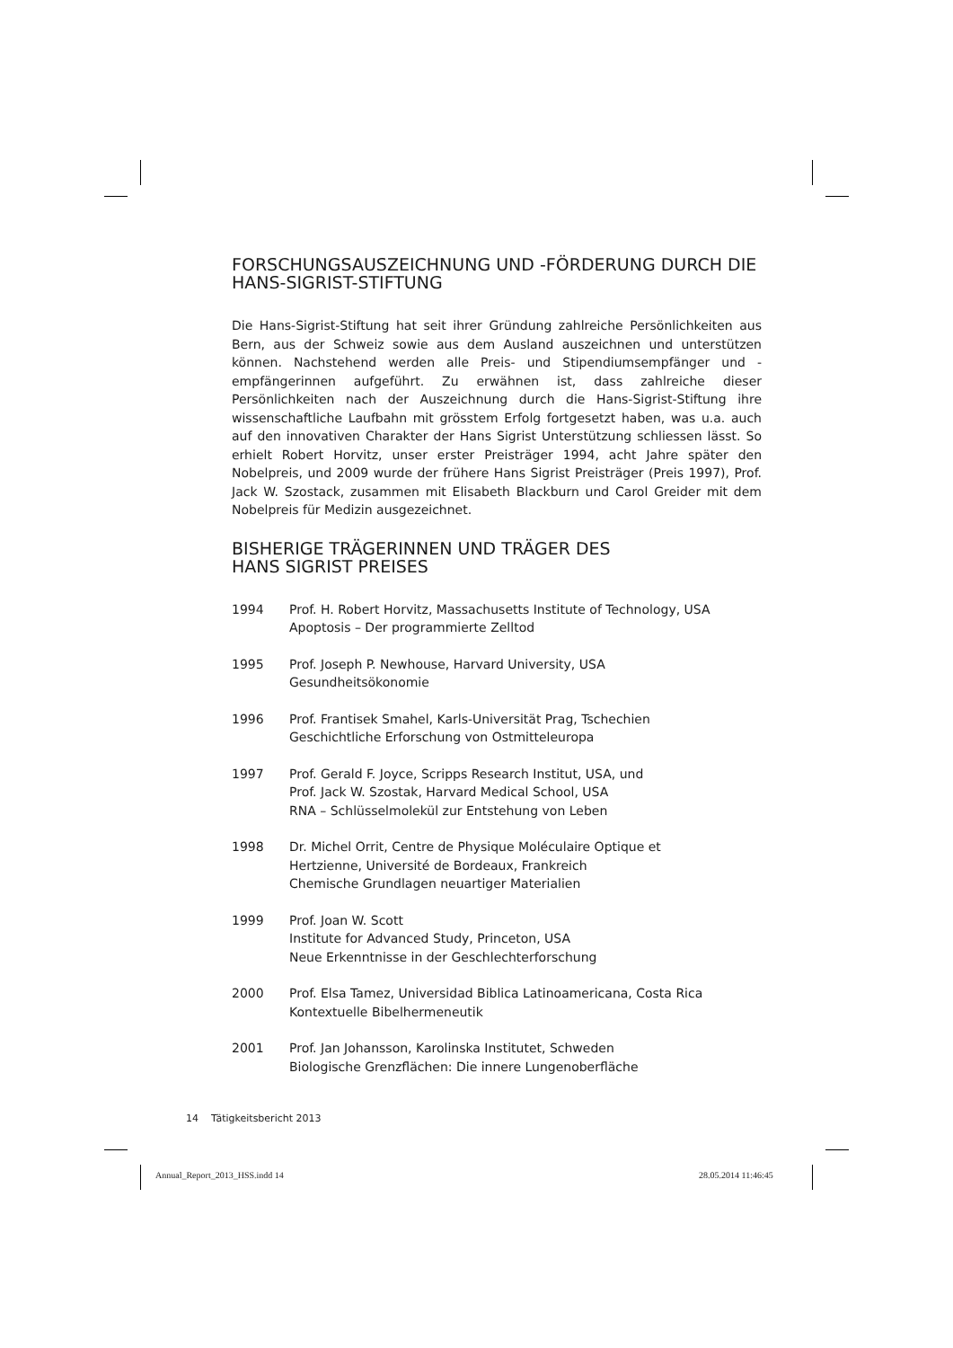FORSCHUNGSAUSZEICHNUNG UND -FÖRDERUNG DURCH DIE HANS-SIGRIST-STIFTUNG
Die Hans-Sigrist-Stiftung hat seit ihrer Gründung zahlreiche Persönlichkeiten aus Bern, aus der Schweiz sowie aus dem Ausland auszeichnen und unterstützen können. Nachstehend werden alle Preis- und Stipendiumsempfänger und -empfängerinnen aufgeführt. Zu erwähnen ist, dass zahlreiche dieser Persönlichkeiten nach der Auszeichnung durch die Hans-Sigrist-Stiftung ihre wissenschaftliche Laufbahn mit grösstem Erfolg fortgesetzt haben, was u.a. auch auf den innovativen Charakter der Hans Sigrist Unterstützung schliessen lässt. So erhielt Robert Horvitz, unser erster Preisträger 1994, acht Jahre später den Nobelpreis, und 2009 wurde der frühere Hans Sigrist Preisträger (Preis 1997), Prof. Jack W. Szostack, zusammen mit Elisabeth Blackburn und Carol Greider mit dem Nobelpreis für Medizin ausgezeichnet.
BISHERIGE TRÄGERINNEN UND TRÄGER DES
HANS SIGRIST PREISES
1994 Prof. H. Robert Horvitz, Massachusetts Institute of Technology, USA
Apoptosis – Der programmierte Zelltod
1995 Prof. Joseph P. Newhouse, Harvard University, USA
Gesundheitsökonomie
1996 Prof. Frantisek Smahel, Karls-Universität Prag, Tschechien
Geschichtliche Erforschung von Ostmitteleuropa
1997 Prof. Gerald F. Joyce, Scripps Research Institut, USA, und
Prof. Jack W. Szostak, Harvard Medical School, USA
RNA – Schlüsselmolekül zur Entstehung von Leben
1998 Dr. Michel Orrit, Centre de Physique Moléculaire Optique et
Hertzienne, Université de Bordeaux, Frankreich
Chemische Grundlagen neuartiger Materialien
1999 Prof. Joan W. Scott
Institute for Advanced Study, Princeton, USA
Neue Erkenntnisse in der Geschlechterforschung
2000 Prof. Elsa Tamez, Universidad Biblica Latinoamericana, Costa Rica
Kontextuelle Bibelhermeneutik
2001 Prof. Jan Johansson, Karolinska Institutet, Schweden
Biologische Grenzflächen: Die innere Lungenoberfläche
14 Tätigkeitsbericht 2013
Annual_Report_2013_HSS.indd 14 28.05.2014 11:46:45